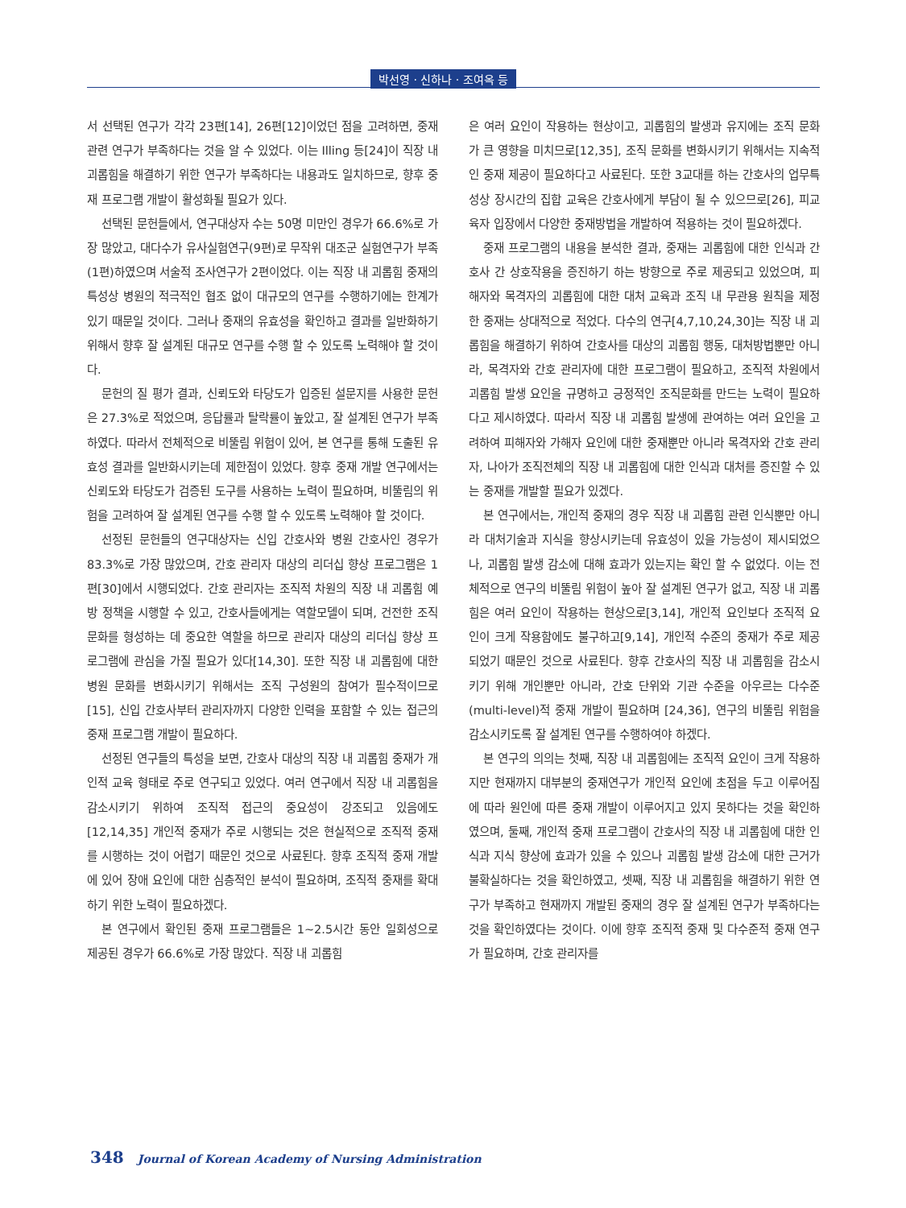박선영 · 신하나 · 조여옥 등
서 선택된 연구가 각각 23편[14], 26편[12]이었던 점을 고려하면, 중재 관련 연구가 부족하다는 것을 알 수 있었다. 이는 Illing 등[24]이 직장 내 괴롭힘을 해결하기 위한 연구가 부족하다는 내용과도 일치하므로, 향후 중재 프로그램 개발이 활성화될 필요가 있다.
선택된 문헌들에서, 연구대상자 수는 50명 미만인 경우가 66.6%로 가장 많았고, 대다수가 유사실험연구(9편)로 무작위 대조군 실험연구가 부족(1편)하였으며 서술적 조사연구가 2편이었다. 이는 직장 내 괴롭힘 중재의 특성상 병원의 적극적인 협조 없이 대규모의 연구를 수행하기에는 한계가 있기 때문일 것이다. 그러나 중재의 유효성을 확인하고 결과를 일반화하기 위해서 향후 잘 설계된 대규모 연구를 수행 할 수 있도록 노력해야 할 것이다.
문헌의 질 평가 결과, 신뢰도와 타당도가 입증된 설문지를 사용한 문헌은 27.3%로 적었으며, 응답률과 탈락률이 높았고, 잘 설계된 연구가 부족하였다. 따라서 전체적으로 비뚤림 위험이 있어, 본 연구를 통해 도출된 유효성 결과를 일반화시키는데 제한점이 있었다. 향후 중재 개발 연구에서는 신뢰도와 타당도가 검증된 도구를 사용하는 노력이 필요하며, 비뚤림의 위험을 고려하여 잘 설계된 연구를 수행 할 수 있도록 노력해야 할 것이다.
선정된 문헌들의 연구대상자는 신입 간호사와 병원 간호사인 경우가 83.3%로 가장 많았으며, 간호 관리자 대상의 리더십 향상 프로그램은 1편[30]에서 시행되었다. 간호 관리자는 조직적 차원의 직장 내 괴롭힘 예방 정책을 시행할 수 있고, 간호사들에게는 역할모델이 되며, 건전한 조직문화를 형성하는 데 중요한 역할을 하므로 관리자 대상의 리더십 향상 프로그램에 관심을 가질 필요가 있다[14,30]. 또한 직장 내 괴롭힘에 대한 병원 문화를 변화시키기 위해서는 조직 구성원의 참여가 필수적이므로[15], 신입 간호사부터 관리자까지 다양한 인력을 포함할 수 있는 접근의 중재 프로그램 개발이 필요하다.
선정된 연구들의 특성을 보면, 간호사 대상의 직장 내 괴롭힘 중재가 개인적 교육 형태로 주로 연구되고 있었다. 여러 연구에서 직장 내 괴롭힘을 감소시키기 위하여 조직적 접근의 중요성이 강조되고 있음에도[12,14,35] 개인적 중재가 주로 시행되는 것은 현실적으로 조직적 중재를 시행하는 것이 어렵기 때문인 것으로 사료된다. 향후 조직적 중재 개발에 있어 장애 요인에 대한 심층적인 분석이 필요하며, 조직적 중재를 확대하기 위한 노력이 필요하겠다.
본 연구에서 확인된 중재 프로그램들은 1~2.5시간 동안 일회성으로 제공된 경우가 66.6%로 가장 많았다. 직장 내 괴롭힘
은 여러 요인이 작용하는 현상이고, 괴롭힘의 발생과 유지에는 조직 문화가 큰 영향을 미치므로[12,35], 조직 문화를 변화시키기 위해서는 지속적인 중재 제공이 필요하다고 사료된다. 또한 3교대를 하는 간호사의 업무특성상 장시간의 집합 교육은 간호사에게 부담이 될 수 있으므로[26], 피교육자 입장에서 다양한 중재방법을 개발하여 적용하는 것이 필요하겠다.
중재 프로그램의 내용을 분석한 결과, 중재는 괴롭힘에 대한 인식과 간호사 간 상호작용을 증진하기 하는 방향으로 주로 제공되고 있었으며, 피해자와 목격자의 괴롭힘에 대한 대처 교육과 조직 내 무관용 원칙을 제정한 중재는 상대적으로 적었다. 다수의 연구[4,7,10,24,30]는 직장 내 괴롭힘을 해결하기 위하여 간호사를 대상의 괴롭힘 행동, 대처방법뿐만 아니라, 목격자와 간호 관리자에 대한 프로그램이 필요하고, 조직적 차원에서 괴롭힘 발생 요인을 규명하고 긍정적인 조직문화를 만드는 노력이 필요하다고 제시하였다. 따라서 직장 내 괴롭힘 발생에 관여하는 여러 요인을 고려하여 피해자와 가해자 요인에 대한 중재뿐만 아니라 목격자와 간호 관리자, 나아가 조직전체의 직장 내 괴롭힘에 대한 인식과 대처를 증진할 수 있는 중재를 개발할 필요가 있겠다.
본 연구에서는, 개인적 중재의 경우 직장 내 괴롭힘 관련 인식뿐만 아니라 대처기술과 지식을 향상시키는데 유효성이 있을 가능성이 제시되었으나, 괴롭힘 발생 감소에 대해 효과가 있는지는 확인 할 수 없었다. 이는 전체적으로 연구의 비뚤림 위험이 높아 잘 설계된 연구가 없고, 직장 내 괴롭힘은 여러 요인이 작용하는 현상으로[3,14], 개인적 요인보다 조직적 요인이 크게 작용함에도 불구하고[9,14], 개인적 수준의 중재가 주로 제공되었기 때문인 것으로 사료된다. 향후 간호사의 직장 내 괴롭힘을 감소시키기 위해 개인뿐만 아니라, 간호 단위와 기관 수준을 아우르는 다수준(multi-level)적 중재 개발이 필요하며 [24,36], 연구의 비뚤림 위험을 감소시키도록 잘 설계된 연구를 수행하여야 하겠다.
본 연구의 의의는 첫째, 직장 내 괴롭힘에는 조직적 요인이 크게 작용하지만 현재까지 대부분의 중재연구가 개인적 요인에 초점을 두고 이루어짐에 따라 원인에 따른 중재 개발이 이루어지고 있지 못하다는 것을 확인하였으며, 둘째, 개인적 중재 프로그램이 간호사의 직장 내 괴롭힘에 대한 인식과 지식 향상에 효과가 있을 수 있으나 괴롭힘 발생 감소에 대한 근거가 불확실하다는 것을 확인하였고, 셋째, 직장 내 괴롭힘을 해결하기 위한 연구가 부족하고 현재까지 개발된 중재의 경우 잘 설계된 연구가 부족하다는 것을 확인하였다는 것이다. 이에 향후 조직적 중재 및 다수준적 중재 연구가 필요하며, 간호 관리자를
348 Journal of Korean Academy of Nursing Administration